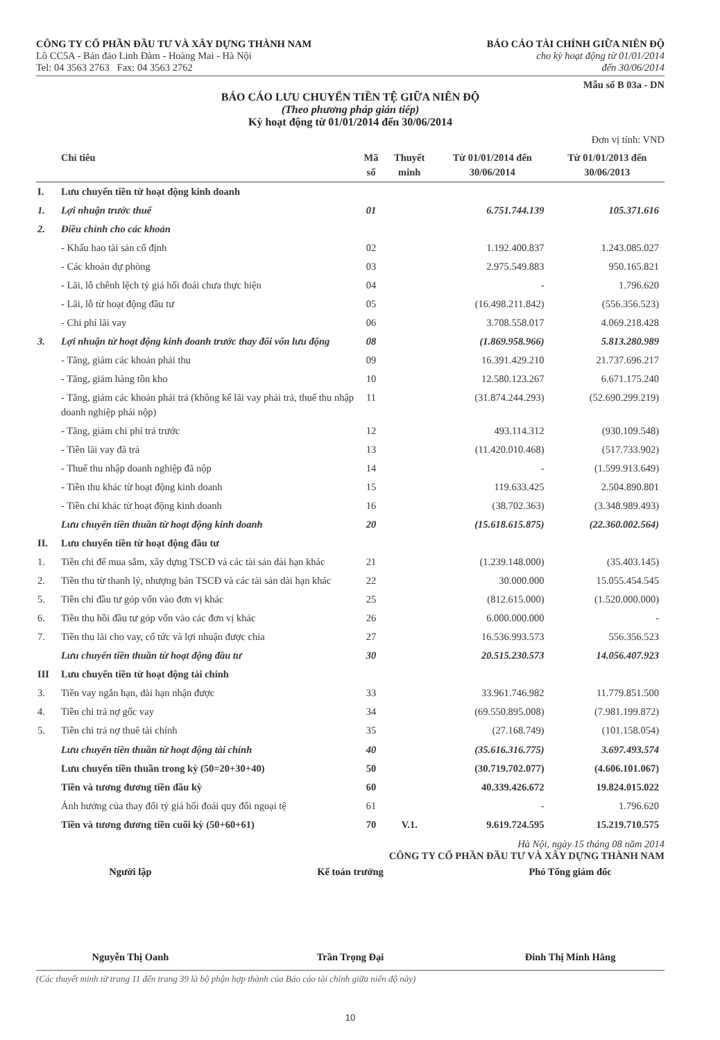CÔNG TY CỔ PHẦN ĐẦU TƯ VÀ XÂY DỰNG THÀNH NAM
Lô CC5A - Bán đảo Linh Đàm - Hoàng Mai - Hà Nội
Tel: 04 3563 2763 Fax: 04 3563 2762
BÁO CÁO TÀI CHÍNH GIỮA NIÊN ĐỘ
cho kỳ hoạt động từ 01/01/2014
đến 30/06/2014
Mẫu số B 03a - DN
BÁO CÁO LƯU CHUYỂN TIỀN TỆ GIỮA NIÊN ĐỘ
(Theo phương pháp gián tiếp)
Kỳ hoạt động từ 01/01/2014 đến 30/06/2014
Đơn vị tính: VND
| | Chỉ tiêu | Mã số | Thuyết minh | Từ 01/01/2014 đến 30/06/2014 | Từ 01/01/2013 đến 30/06/2013 |
| --- | --- | --- | --- | --- | --- |
| I. | Lưu chuyển tiền từ hoạt động kinh doanh | | | | |
| 1. | Lợi nhuận trước thuế | 01 | | 6.751.744.139 | 105.371.616 |
| 2. | Điều chỉnh cho các khoản | | | | |
| | - Khấu hao tài sản cố định | 02 | | 1.192.400.837 | 1.243.085.027 |
| | - Các khoản dự phòng | 03 | | 2.975.549.883 | 950.165.821 |
| | - Lãi, lỗ chênh lệch tỷ giá hối đoái chưa thực hiện | 04 | | - | 1.796.620 |
| | - Lãi, lỗ từ hoạt động đầu tư | 05 | | (16.498.211.842) | (556.356.523) |
| | - Chi phí lãi vay | 06 | | 3.708.558.017 | 4.069.218.428 |
| 3. | Lợi nhuận từ hoạt động kinh doanh trước thay đổi vốn lưu động | 08 | | (1.869.958.966) | 5.813.280.989 |
| | - Tăng, giảm các khoản phải thu | 09 | | 16.391.429.210 | 21.737.696.217 |
| | - Tăng, giảm hàng tồn kho | 10 | | 12.580.123.267 | 6.671.175.240 |
| | - Tăng, giảm các khoản phải trả (không kể lãi vay phải trả, thuế thu nhập doanh nghiệp phải nộp) | 11 | | (31.874.244.293) | (52.690.299.219) |
| | - Tăng, giảm chi phí trả trước | 12 | | 493.114.312 | (930.109.548) |
| | - Tiền lãi vay đã trả | 13 | | (11.420.010.468) | (517.733.902) |
| | - Thuế thu nhập doanh nghiệp đã nộp | 14 | | - | (1.599.913.649) |
| | - Tiền thu khác từ hoạt động kinh doanh | 15 | | 119.633.425 | 2.504.890.801 |
| | - Tiền chi khác từ hoạt động kinh doanh | 16 | | (38.702.363) | (3.348.989.493) |
| | Lưu chuyển tiền thuần từ hoạt động kinh doanh | 20 | | (15.618.615.875) | (22.360.002.564) |
| II. | Lưu chuyển tiền từ hoạt động đầu tư | | | | |
| 1. | Tiền chi để mua sắm, xây dựng TSCĐ và các tài sản dài hạn khác | 21 | | (1.239.148.000) | (35.403.145) |
| 2. | Tiền thu từ thanh lý, nhượng bán TSCĐ và các tài sản dài hạn khác | 22 | | 30.000.000 | 15.055.454.545 |
| 5. | Tiền chi đầu tư góp vốn vào đơn vị khác | 25 | | (812.615.000) | (1.520.000.000) |
| 6. | Tiền thu hồi đầu tư góp vốn vào các đơn vị khác | 26 | | 6.000.000.000 | - |
| 7. | Tiền thu lãi cho vay, cổ tức và lợi nhuận được chia | 27 | | 16.536.993.573 | 556.356.523 |
| | Lưu chuyển tiền thuần từ hoạt động đầu tư | 30 | | 20.515.230.573 | 14.056.407.923 |
| III | Lưu chuyển tiền từ hoạt động tài chính | | | | |
| 3. | Tiền vay ngắn hạn, dài hạn nhận được | 33 | | 33.961.746.982 | 11.779.851.500 |
| 4. | Tiền chi trả nợ gốc vay | 34 | | (69.550.895.008) | (7.981.199.872) |
| 5. | Tiền chi trả nợ thuê tài chính | 35 | | (27.168.749) | (101.158.054) |
| | Lưu chuyển tiền thuần từ hoạt động tài chính | 40 | | (35.616.316.775) | 3.697.493.574 |
| | Lưu chuyển tiền thuần trong kỳ (50=20+30+40) | 50 | | (30.719.702.077) | (4.606.101.067) |
| | Tiền và tương đương tiền đầu kỳ | 60 | | 40.339.426.672 | 19.824.015.022 |
| | Ảnh hưởng của thay đổi tỷ giá hối đoái quy đổi ngoại tệ | 61 | | - | 1.796.620 |
| | Tiền và tương đương tiền cuối kỳ (50+60+61) | 70 | V.1. | 9.619.724.595 | 15.219.710.575 |
Hà Nội, ngày 15 tháng 08 năm 2014
CÔNG TY CỔ PHẦN ĐẦU TƯ VÀ XÂY DỰNG THÀNH NAM
Người lập Kế toán trưởng Phó Tổng giám đốc
Nguyễn Thị Oanh Trần Trọng Đại Đinh Thị Minh Hằng
(Các thuyết minh từ trang 11 đến trang 39 là bộ phận hợp thành của Báo cáo tài chính giữa niên độ này)
10